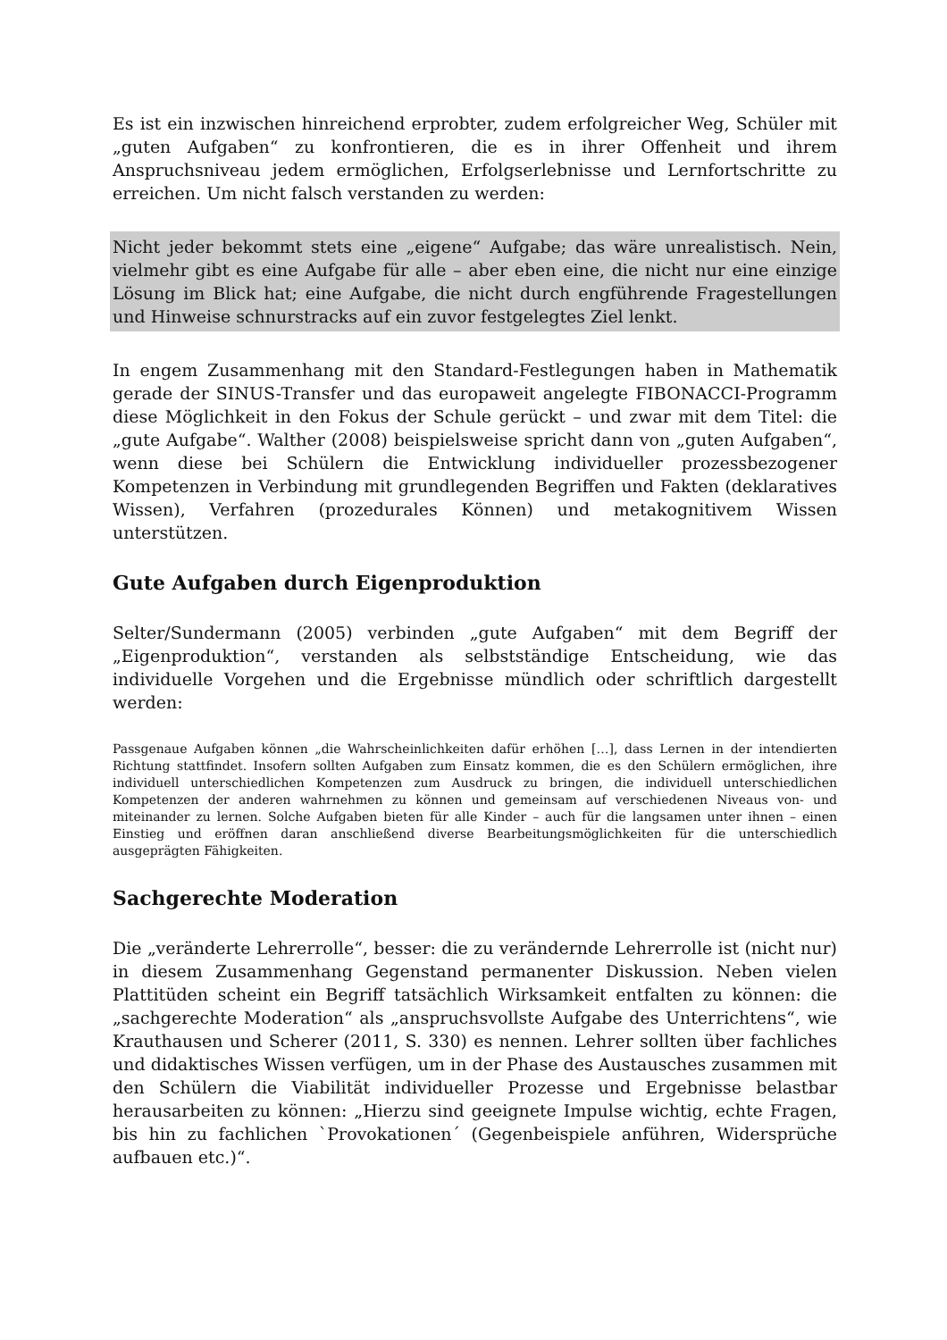Es ist ein inzwischen hinreichend erprobter, zudem erfolgreicher Weg, Schüler mit „guten Aufgaben“ zu konfrontieren, die es in ihrer Offenheit und ihrem Anspruchsniveau jedem ermöglichen, Erfolgserlebnisse und Lernfortschritte zu erreichen. Um nicht falsch verstanden zu werden:
Nicht jeder bekommt stets eine „eigene“ Aufgabe; das wäre unrealistisch. Nein, vielmehr gibt es eine Aufgabe für alle – aber eben eine, die nicht nur eine einzige Lösung im Blick hat; eine Aufgabe, die nicht durch engführende Fragestellungen und Hinweise schnurstracks auf ein zuvor festgelegtes Ziel lenkt.
In engem Zusammenhang mit den Standard-Festlegungen haben in Mathematik gerade der SINUS-Transfer und das europaweit angelegte FIBONACCI-Programm diese Möglichkeit in den Fokus der Schule gerückt – und zwar mit dem Titel: die „gute Aufgabe“. Walther (2008) beispielsweise spricht dann von „guten Aufgaben“, wenn diese bei Schülern die Entwicklung individueller prozessbezogener Kompetenzen in Verbindung mit grundlegenden Begriffen und Fakten (deklaratives Wissen), Verfahren (prozedurales Können) und metakognitivem Wissen unterstützen.
Gute Aufgaben durch Eigenproduktion
Selter/Sundermann (2005) verbinden „gute Aufgaben“ mit dem Begriff der „Eigenproduktion“, verstanden als selbstständige Entscheidung, wie das individuelle Vorgehen und die Ergebnisse mündlich oder schriftlich dargestellt werden:
Passgenaue Aufgaben können „die Wahrscheinlichkeiten dafür erhöhen […], dass Lernen in der intendierten Richtung stattfindet. Insofern sollten Aufgaben zum Einsatz kommen, die es den Schülern ermöglichen, ihre individuell unterschiedlichen Kompetenzen zum Ausdruck zu bringen, die individuell unterschiedlichen Kompetenzen der anderen wahrnehmen zu können und gemeinsam auf verschiedenen Niveaus von- und miteinander zu lernen. Solche Aufgaben bieten für alle Kinder – auch für die langsamen unter ihnen – einen Einstieg und eröffnen daran anschließend diverse Bearbeitungsmöglichkeiten für die unterschiedlich ausgeprägten Fähigkeiten.
Sachgerechte Moderation
Die „veränderte Lehrerrolle“, besser: die zu verändernde Lehrerrolle ist (nicht nur) in diesem Zusammenhang Gegenstand permanenter Diskussion. Neben vielen Plattitüden scheint ein Begriff tatsächlich Wirksamkeit entfalten zu können: die „sachgerechte Moderation“ als „anspruchsvollste Aufgabe des Unterrichtens“, wie Krauthausen und Scherer (2011, S. 330) es nennen. Lehrer sollten über fachliches und didaktisches Wissen verfügen, um in der Phase des Austausches zusammen mit den Schülern die Viabilität individueller Prozesse und Ergebnisse belastbar herausarbeiten zu können: „Hierzu sind geeignete Impulse wichtig, echte Fragen, bis hin zu fachlichen `Provokationen´ (Gegenbeispiele anführen, Widersprüche aufbauen etc.)“.